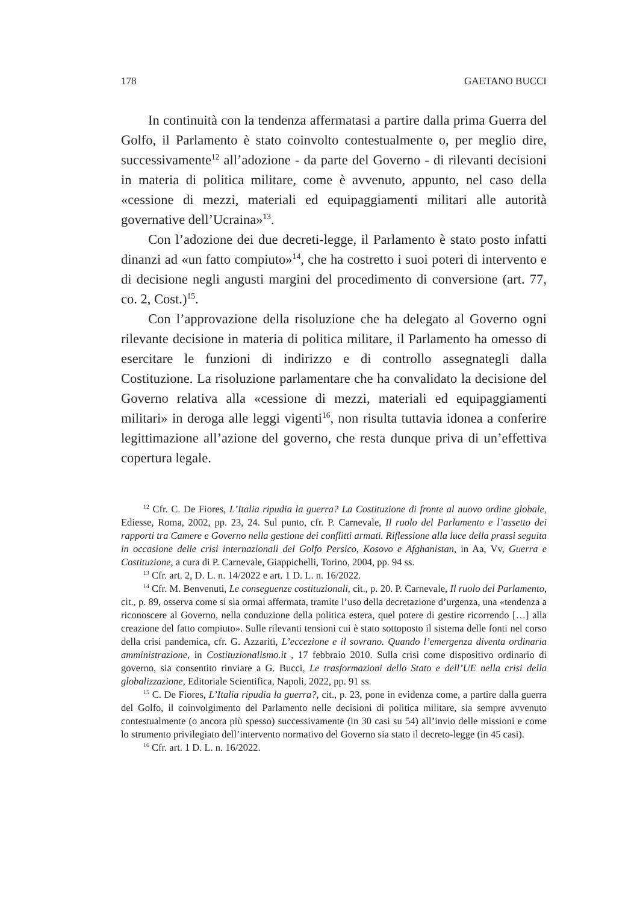178 GAETANO BUCCI
In continuità con la tendenza affermatasi a partire dalla prima Guerra del Golfo, il Parlamento è stato coinvolto contestualmente o, per meglio dire, successivamente<sup>12</sup> all’adozione - da parte del Governo - di rilevanti decisioni in materia di politica militare, come è avvenuto, appunto, nel caso della «cessione di mezzi, materiali ed equipaggiamenti militari alle autorità governative dell’Ucraina»<sup>13</sup>.
Con l’adozione dei due decreti-legge, il Parlamento è stato posto infatti dinanzi ad «un fatto compiuto»<sup>14</sup>, che ha costretto i suoi poteri di intervento e di decisione negli angusti margini del procedimento di conversione (art. 77, co. 2, Cost.)<sup>15</sup>.
Con l’approvazione della risoluzione che ha delegato al Governo ogni rilevante decisione in materia di politica militare, il Parlamento ha omesso di esercitare le funzioni di indirizzo e di controllo assegnategli dalla Costituzione. La risoluzione parlamentare che ha convalidato la decisione del Governo relativa alla «cessione di mezzi, materiali ed equipaggiamenti militari» in deroga alle leggi vigenti<sup>16</sup>, non risulta tuttavia idonea a conferire legittimazione all’azione del governo, che resta dunque priva di un’effettiva copertura legale.
<sup>12</sup> Cfr. C. De Fiores, L’Italia ripudia la guerra? La Costituzione di fronte al nuovo ordine globale, Ediesse, Roma, 2002, pp. 23, 24. Sul punto, cfr. P. Carnevale, Il ruolo del Parlamento e l’assetto dei rapporti tra Camere e Governo nella gestione dei conflitti armati. Riflessione alla luce della prassi seguita in occasione delle crisi internazionali del Golfo Persico, Kosovo e Afghanistan, in Aa, Vv, Guerra e Costituzione, a cura di P. Carnevale, Giappichelli, Torino, 2004, pp. 94 ss.
<sup>13</sup> Cfr. art. 2, D. L. n. 14/2022 e art. 1 D. L. n. 16/2022.
<sup>14</sup> Cfr. M. Benvenuti, Le conseguenze costituzionali, cit., p. 20. P. Carnevale, Il ruolo del Parlamento, cit., p. 89, osserva come si sia ormai affermata, tramite l’uso della decretazione d’urgenza, una «tendenza a riconoscere al Governo, nella conduzione della politica estera, quel potere di gestire ricorrendo […] alla creazione del fatto compiuto». Sulle rilevanti tensioni cui è stato sottoposto il sistema delle fonti nel corso della crisi pandemica, cfr. G. Azzariti, L’eccezione e il sovrano. Quando l’emergenza diventa ordinaria amministrazione, in Costituzionalismo.it , 17 febbraio 2010. Sulla crisi come dispositivo ordinario di governo, sia consentito rinviare a G. Bucci, Le trasformazioni dello Stato e dell’UE nella crisi della globalizzazione, Editoriale Scientifica, Napoli, 2022, pp. 91 ss.
<sup>15</sup> C. De Fiores, L’Italia ripudia la guerra?, cit., p. 23, pone in evidenza come, a partire dalla guerra del Golfo, il coinvolgimento del Parlamento nelle decisioni di politica militare, sia sempre avvenuto contestualmente (o ancora più spesso) successivamente (in 30 casi su 54) all’invio delle missioni e come lo strumento privilegiato dell’intervento normativo del Governo sia stato il decreto-legge (in 45 casi).
<sup>16</sup> Cfr. art. 1 D. L. n. 16/2022.